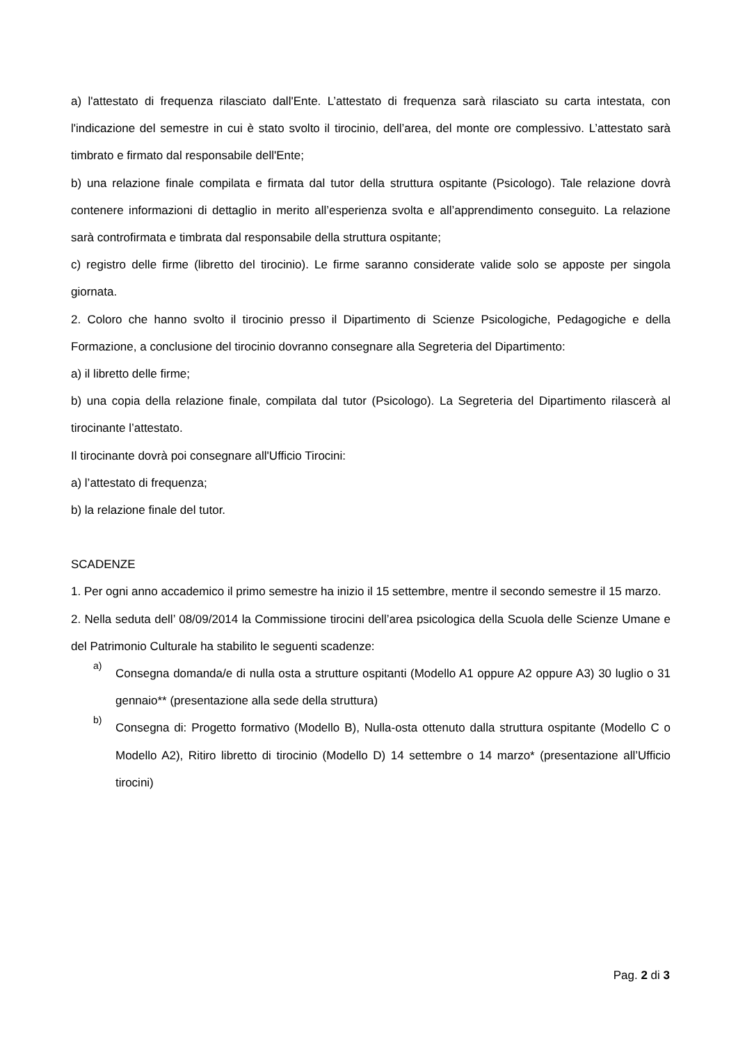a) l'attestato di frequenza rilasciato dall'Ente. L’attestato di frequenza sarà rilasciato su carta intestata, con l'indicazione del semestre in cui è stato svolto il tirocinio, dell’area, del monte ore complessivo. L’attestato sarà timbrato e firmato dal responsabile dell'Ente;
b) una relazione finale compilata e firmata dal tutor della struttura ospitante (Psicologo). Tale relazione dovrà contenere informazioni di dettaglio in merito all’esperienza svolta e all’apprendimento conseguito. La relazione sarà controfirmata e timbrata dal responsabile della struttura ospitante;
c) registro delle firme (libretto del tirocinio). Le firme saranno considerate valide solo se apposte per singola giornata.
2. Coloro che hanno svolto il tirocinio presso il Dipartimento di Scienze Psicologiche, Pedagogiche e della Formazione, a conclusione del tirocinio dovranno consegnare alla Segreteria del Dipartimento:
a) il libretto delle firme;
b) una copia della relazione finale, compilata dal tutor (Psicologo). La Segreteria del Dipartimento rilascerà al tirocinante l’attestato.
Il tirocinante dovrà poi consegnare all'Ufficio Tirocini:
a) l’attestato di frequenza;
b) la relazione finale del tutor.
SCADENZE
1. Per ogni anno accademico il primo semestre ha inizio il 15 settembre, mentre il secondo semestre il 15 marzo.
2. Nella seduta dell’ 08/09/2014 la Commissione tirocini dell’area psicologica della Scuola delle Scienze Umane e del Patrimonio Culturale ha stabilito le seguenti scadenze:
a)
Consegna domanda/e di nulla osta a strutture ospitanti (Modello A1 oppure A2 oppure A3) 30 luglio o 31 gennaio** (presentazione alla sede della struttura)
b)
Consegna di: Progetto formativo (Modello B), Nulla-osta ottenuto dalla struttura ospitante (Modello C o Modello A2), Ritiro libretto di tirocinio (Modello D) 14 settembre o 14 marzo* (presentazione all’Ufficio tirocini)
Pag. 2 di 3